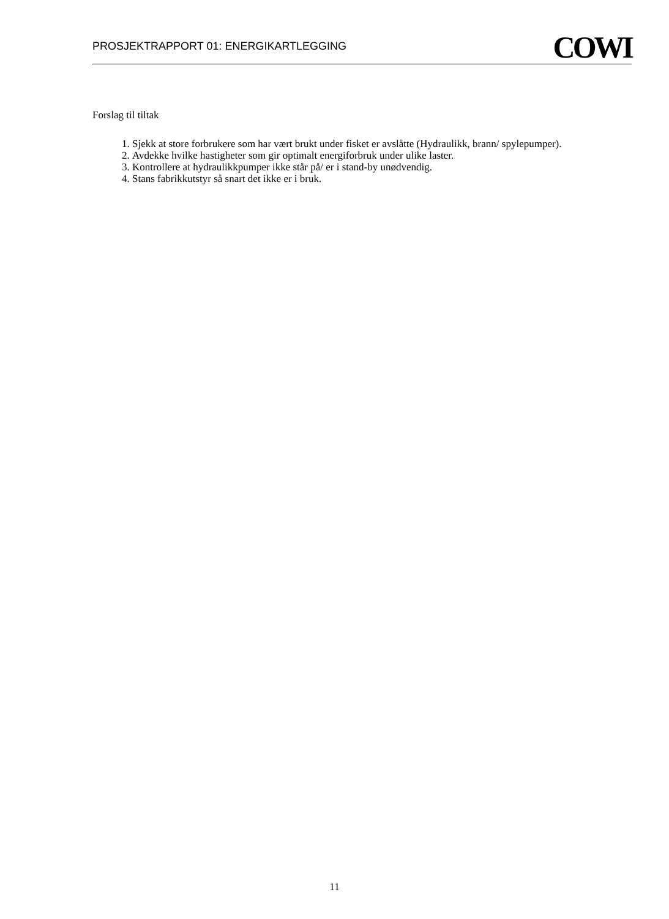PROSJEKTRAPPORT 01: ENERGIKARTLEGGING
COWI
Forslag til tiltak
1. Sjekk at store forbrukere som har vært brukt under fisket er avslåtte (Hydraulikk, brann/ spylepumper).
2. Avdekke hvilke hastigheter som gir optimalt energiforbruk under ulike laster.
3. Kontrollere at hydraulikkpumper ikke står på/ er i stand-by unødvendig.
4. Stans fabrikkutstyr så snart det ikke er i bruk.
11